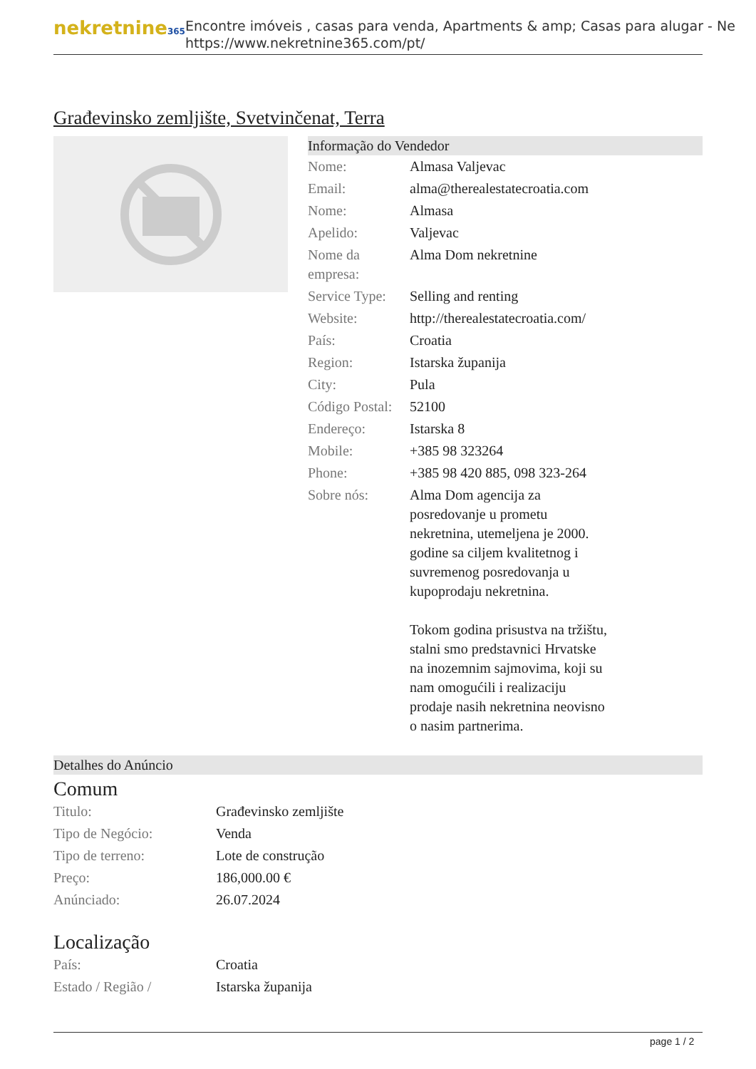nekretnine365
Encontre imóveis , casas para venda, Apartments & amp; Casas para alugar - Ne
https://www.nekretnine365.com/pt/
Građevinsko zemljište, Svetvinčenat, Terra
Informação do Vendedor
| Nome: | Almasa Valjevac |
| Email: | alma@therealestatecroatia.com |
| Nome: | Almasa |
| Apelido: | Valjevac |
| Nome da empresa: | Alma Dom nekretnine |
| Service Type: | Selling and renting |
| Website: | http://therealestatecroatia.com/ |
| País: | Croatia |
| Region: | Istarska županija |
| City: | Pula |
| Código Postal: | 52100 |
| Endereço: | Istarska 8 |
| Mobile: | +385 98 323264 |
| Phone: | +385 98 420 885, 098 323-264 |
| Sobre nós: | Alma Dom agencija za posredovanje u prometu nekretnina, utemeljena je 2000. godine sa ciljem kvalitetnog i suvremenog posredovanja u kupoprodaju nekretnina. Tokom godina prisustva na tržištu, stalni smo predstavnici Hrvatske na inozemnim sajmovima, koji su nam omogućili i realizaciju prodaje nasih nekretnina neovisno o nasim partnerima. |
Detalhes do Anúncio
Comum
| Titulo: | Građevinsko zemljište |
| Tipo de Negócio: | Venda |
| Tipo de terreno: | Lote de construção |
| Preço: | 186,000.00 € |
| Anúnciado: | 26.07.2024 |
Localização
| País: | Croatia |
| Estado / Região / | Istarska županija |
page 1 / 2